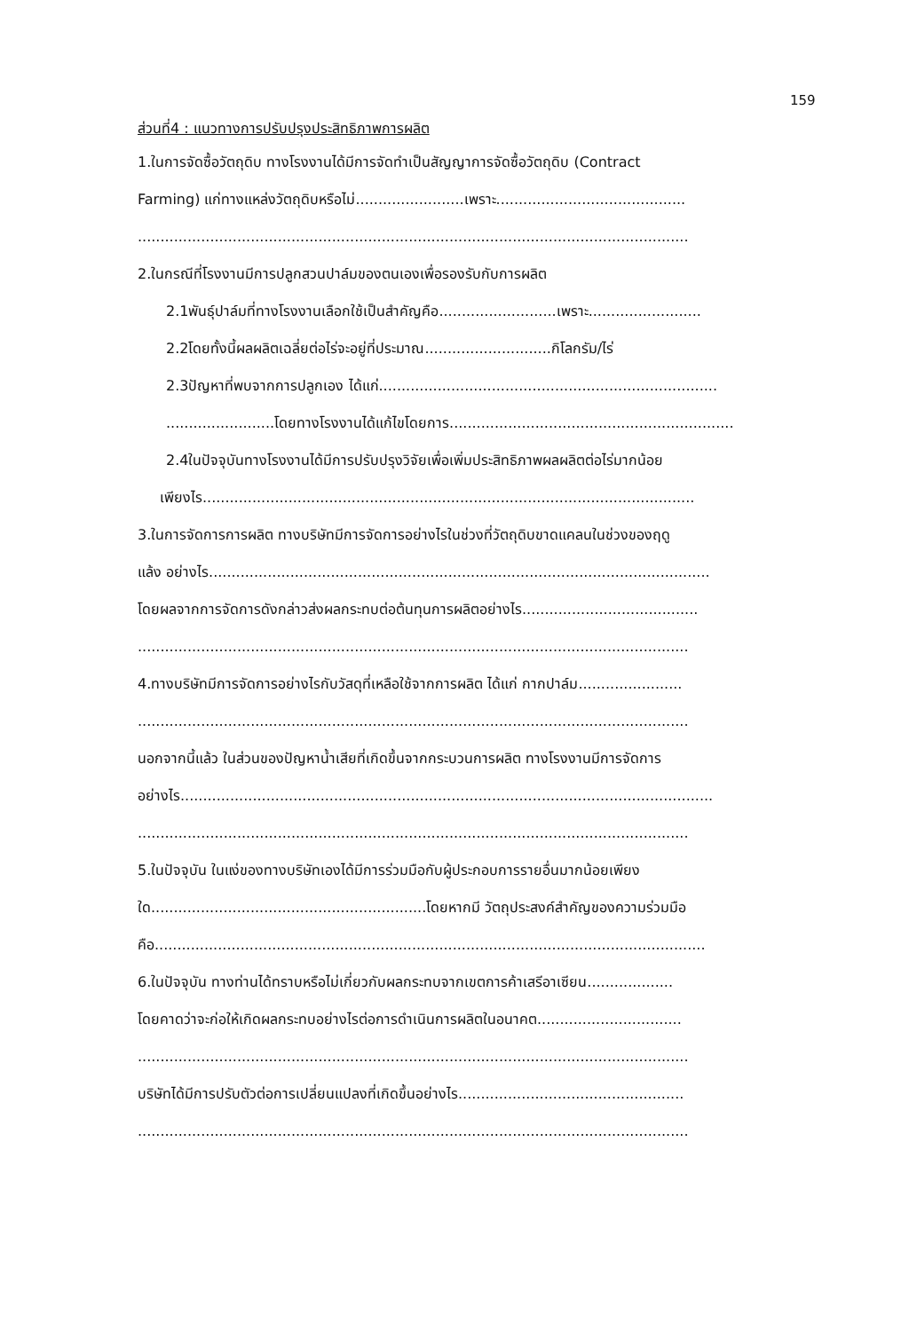159
ส่วนที่4 : แนวทางการปรับปรุงประสิทธิภาพการผลิต
1.ในการจัดซื้อวัตถุดิบ ทางโรงงานได้มีการจัดทำเป็นสัญญาการจัดซื้อวัตถุดิบ (Contract
Farming) แก่ทางแหล่งวัตถุดิบหรือไม่........................เพราะ..........................................
..........................................................................................................................
2.ในกรณีที่โรงงานมีการปลูกสวนปาล์มของตนเองเพื่อรองรับกับการผลิต
2.1พันธุ์ปาล์มที่ทางโรงงานเลือกใช้เป็นสำคัญคือ..........................เพราะ.........................
2.2โดยทั้งนี้ผลผลิตเฉลี่ยต่อไร่จะอยู่ที่ประมาณ............................กิโลกรัม/ไร่
2.3ปัญหาที่พบจากการปลูกเอง ได้แก่...........................................................................
........................โดยทางโรงงานได้แก้ไขโดยการ...............................................................
2.4ในปัจจุบันทางโรงงานได้มีการปรับปรุงวิจัยเพื่อเพิ่มประสิทธิภาพผลผลิตต่อไร่มากน้อย
เพียงไร.............................................................................................................
3.ในการจัดการการผลิต ทางบริษัทมีการจัดการอย่างไรในช่วงที่วัตถุดิบขาดแคลนในช่วงของฤดู
แล้ง อย่างไร...............................................................................................................
โดยผลจากการจัดการดังกล่าวส่งผลกระทบต่อต้นทุนการผลิตอย่างไร.......................................
..........................................................................................................................
4.ทางบริษัทมีการจัดการอย่างไรกับวัสดุที่เหลือใช้จากการผลิต ได้แก่ กากปาล์ม.......................
..........................................................................................................................
นอกจากนี้แล้ว ในส่วนของปัญหาน้ำเสียที่เกิดขึ้นจากกระบวนการผลิต ทางโรงงานมีการจัดการ
อย่างไร......................................................................................................................
..........................................................................................................................
5.ในปัจจุบัน ในแง่ของทางบริษัทเองได้มีการร่วมมือกับผู้ประกอบการรายอื่นมากน้อยเพียง
ใด.............................................................โดยหากมี วัตถุประสงค์สำคัญของความร่วมมือ
คือ..........................................................................................................................
6.ในปัจจุบัน ทางท่านได้ทราบหรือไม่เกี่ยวกับผลกระทบจากเขตการค้าเสรีอาเซียน...................
โดยคาดว่าจะก่อให้เกิดผลกระทบอย่างไรต่อการดำเนินการผลิตในอนาคต................................
..........................................................................................................................
บริษัทได้มีการปรับตัวต่อการเปลี่ยนแปลงที่เกิดขึ้นอย่างไร..................................................
..........................................................................................................................